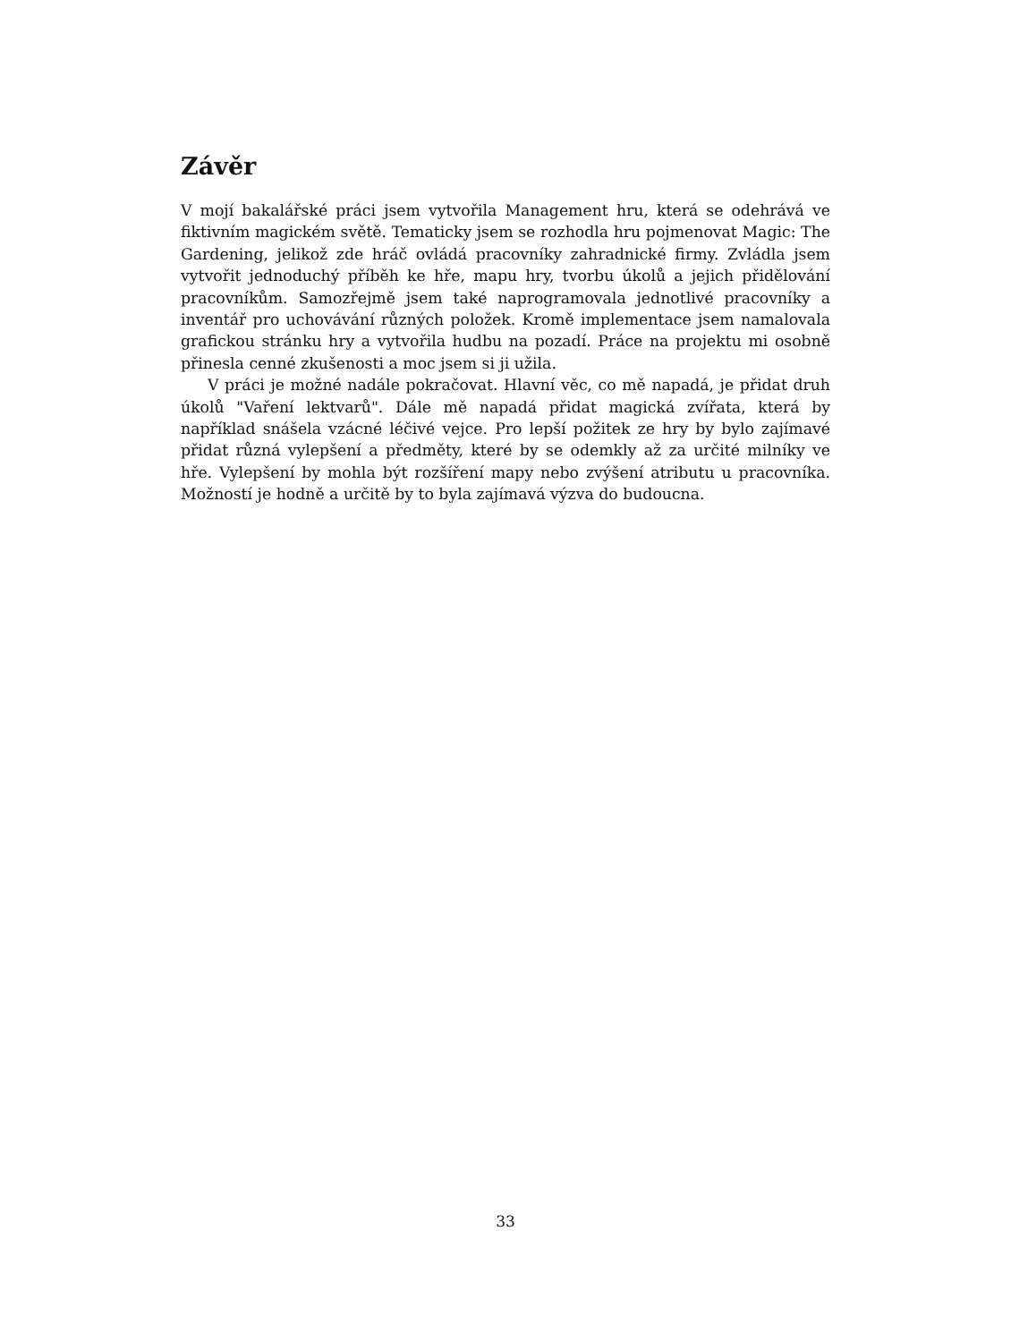Závěr
V mojí bakalářské práci jsem vytvořila Management hru, která se odehrává ve fiktivním magickém světě. Tematicky jsem se rozhodla hru pojmenovat Magic: The Gardening, jelikož zde hráč ovládá pracovníky zahradnické firmy. Zvládla jsem vytvořit jednoduchý příběh ke hře, mapu hry, tvorbu úkolů a jejich přidělování pracovníkům. Samozřejmě jsem také naprogramovala jednotlivé pracovníky a inventář pro uchovávání různých položek. Kromě implementace jsem namalovala grafickou stránku hry a vytvořila hudbu na pozadí. Práce na projektu mi osobně přinesla cenné zkušenosti a moc jsem si ji užila.
V práci je možné nadále pokračovat. Hlavní věc, co mě napadá, je přidat druh úkolů "Vaření lektvarů". Dále mě napadá přidat magická zvířata, která by například snášela vzácné léčivé vejce. Pro lepší požitek ze hry by bylo zajímavé přidat různá vylepšení a předměty, které by se odemkly až za určité milníky ve hře. Vylepšení by mohla být rozšíření mapy nebo zvýšení atributu u pracovníka. Možností je hodně a určitě by to byla zajímavá výzva do budoucna.
33